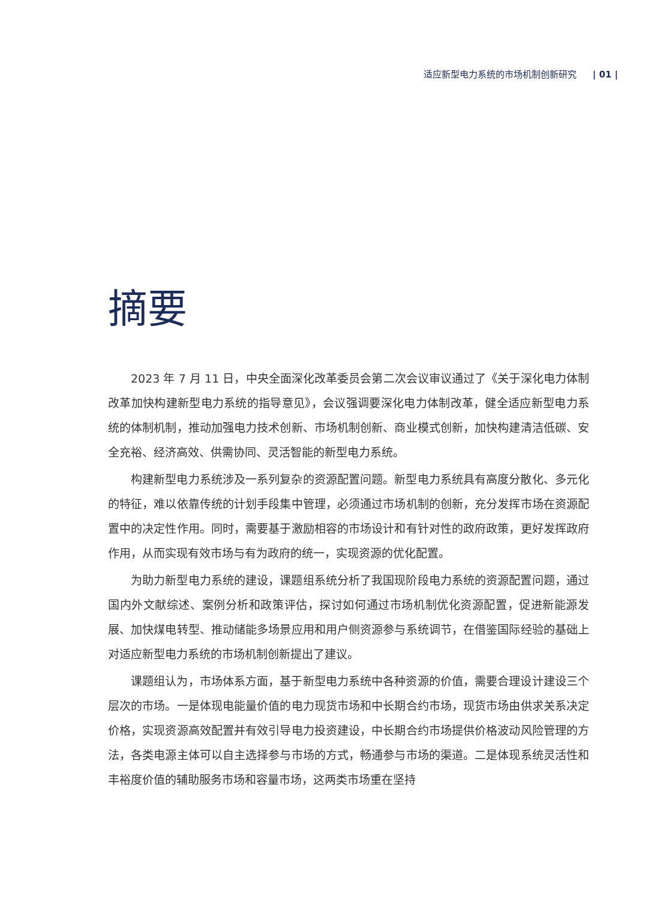适应新型电力系统的市场机制创新研究 | 01 |
摘要
2023 年 7 月 11 日，中央全面深化改革委员会第二次会议审议通过了《关于深化电力体制改革加快构建新型电力系统的指导意见》，会议强调要深化电力体制改革，健全适应新型电力系统的体制机制，推动加强电力技术创新、市场机制创新、商业模式创新，加快构建清洁低碳、安全充裕、经济高效、供需协同、灵活智能的新型电力系统。
构建新型电力系统涉及一系列复杂的资源配置问题。新型电力系统具有高度分散化、多元化的特征，难以依靠传统的计划手段集中管理，必须通过市场机制的创新，充分发挥市场在资源配置中的决定性作用。同时，需要基于激励相容的市场设计和有针对性的政府政策，更好发挥政府作用，从而实现有效市场与有为政府的统一，实现资源的优化配置。
为助力新型电力系统的建设，课题组系统分析了我国现阶段电力系统的资源配置问题，通过国内外文献综述、案例分析和政策评估，探讨如何通过市场机制优化资源配置，促进新能源发展、加快煤电转型、推动储能多场景应用和用户侧资源参与系统调节，在借鉴国际经验的基础上对适应新型电力系统的市场机制创新提出了建议。
课题组认为，市场体系方面，基于新型电力系统中各种资源的价值，需要合理设计建设三个层次的市场。一是体现电能量价值的电力现货市场和中长期合约市场，现货市场由供求关系决定价格，实现资源高效配置并有效引导电力投资建设，中长期合约市场提供价格波动风险管理的方法，各类电源主体可以自主选择参与市场的方式，畅通参与市场的渠道。二是体现系统灵活性和丰裕度价值的辅助服务市场和容量市场，这两类市场重在坚持